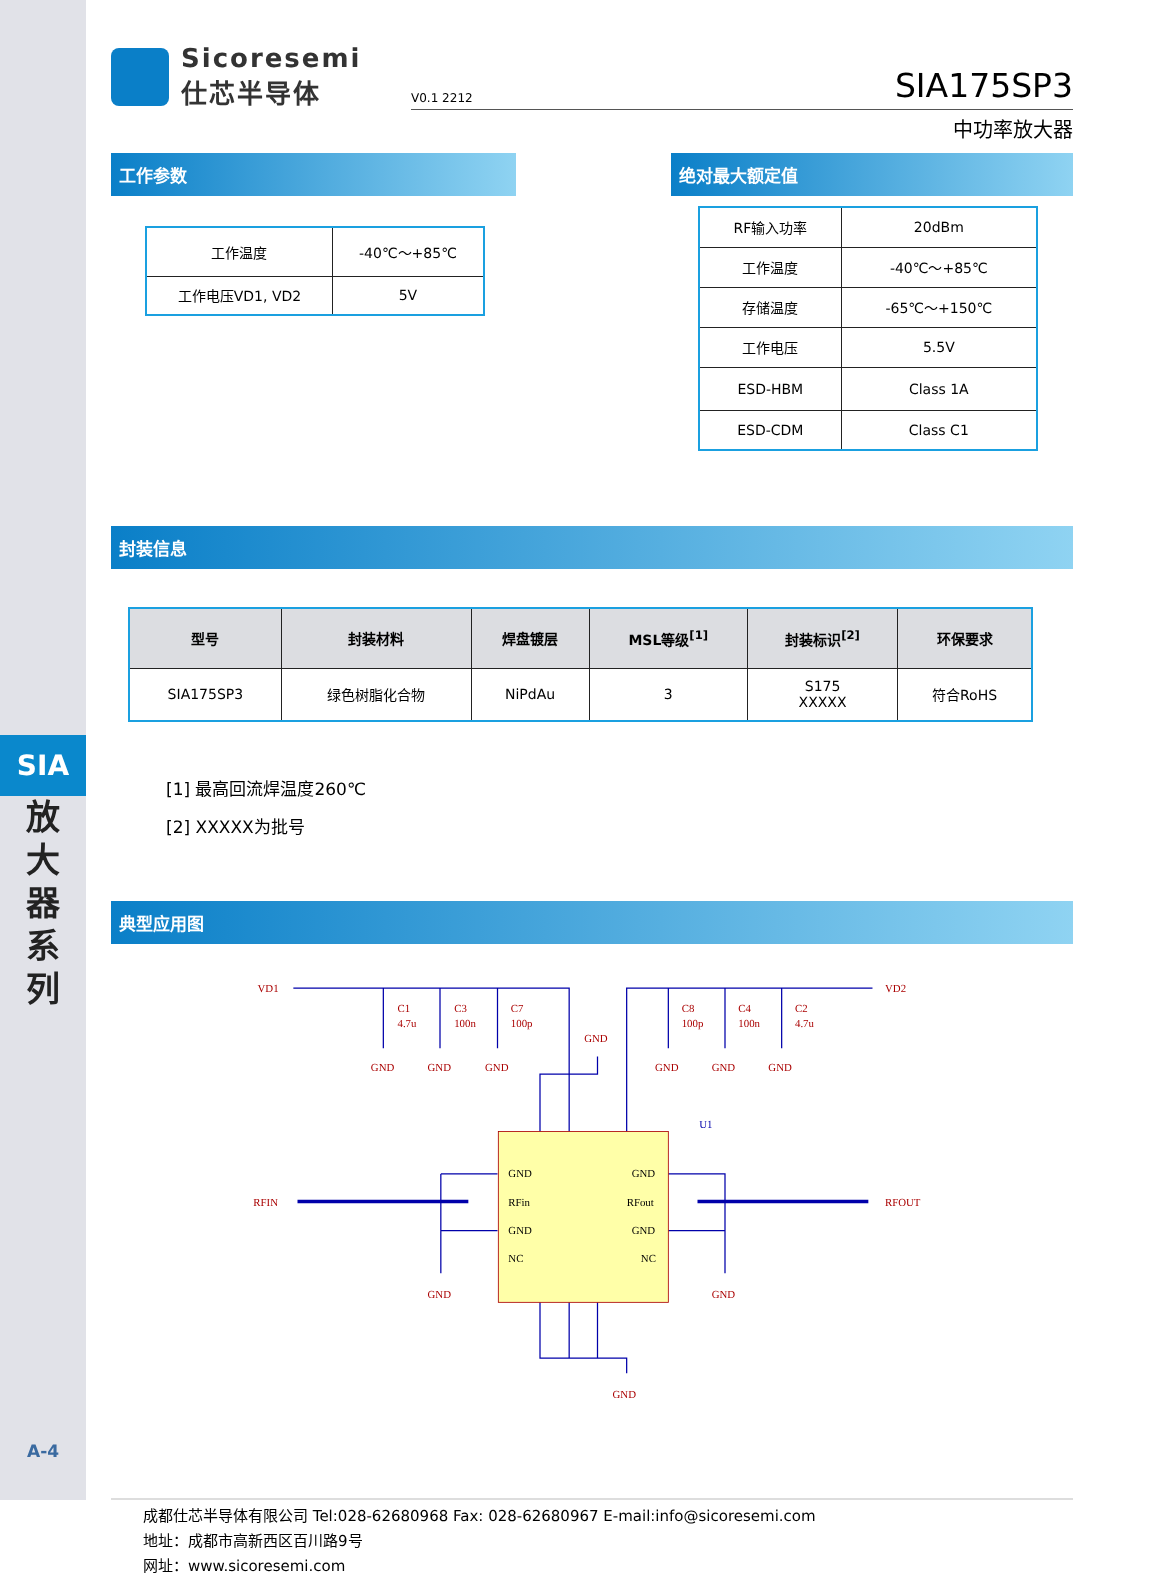SIA
放
大
器
系
列
A-4
Sicoresemi
仕芯半导体
V0.1 2212 SIA175SP3
中功率放大器
工作参数
| 工作温度 | -40℃～+85℃ |
| 工作电压VD1, VD2 | 5V |
绝对最大额定值
| RF输入功率 | 20dBm |
| 工作温度 | -40℃～+85℃ |
| 存储温度 | -65℃～+150℃ |
| 工作电压 | 5.5V |
| ESD-HBM | Class 1A |
| ESD-CDM | Class C1 |
封装信息
| 型号 | 封装材料 | 焊盘镀层 | MSL等级<sup>[1]</sup> | 封装标识<sup>[2]</sup> | 环保要求 |
| --- | --- | --- | --- | --- | --- |
| SIA175SP3 | 绿色树脂化合物 | NiPdAu | 3 | S175 XXXXX | 符合RoHS |
[1] 最高回流焊温度260℃
[2] XXXXX为批号
典型应用图
VD1
VD2
C1
4.7u
C3
100n
C7
100p
C8
100p
C4
100n
C2
4.7u
GND
GND
GND
GND
GND
GND
GND
U1
RFIN
RFOUT
GND
RFin
GND
NC
GND
RFout
GND
NC
GND
GND
GND
成都仕芯半导体有限公司 Tel:028-62680968 Fax: 028-62680967 E-mail:info@sicoresemi.com
地址：成都市高新西区百川路9号
网址：www.sicoresemi.com